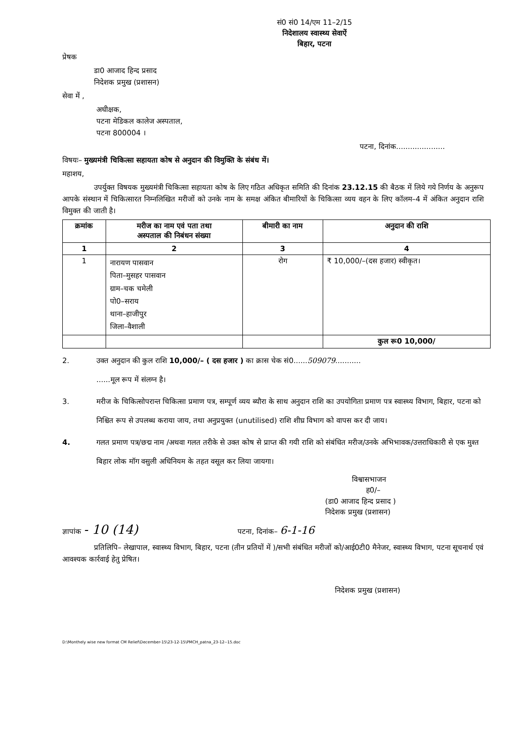सं0 सं0 14/एम 11–2/15
निदेशालय स्वास्थ्य सेवाऐं
बिहार, पटना
प्रेषक
डा0 आजाद हिन्द प्रसाद
निदेशक प्रमुख (प्रशासन)
सेवा में ,
अधीक्षक,
पटना मेडिकल कालेज अस्पताल,
पटना 800004 ।
पटना, दिनांक.....................
विषयः– मुख्यमंत्री चिकित्सा सहायता कोष से अनुदान की विमुक्ति के संबंध में।
महाशय,
उपर्युक्त विषयक मुख्यमंत्री चिकित्सा सहायता कोष के लिए गठित अधिकृत समिति की दिनांक 23.12.15 की बैठक में लिये गये निर्णय के अनुरूप आपके संस्थान में चिकित्सारत निम्नलिखित मरीजों को उनके नाम के समक्ष अंकित बीमारियों के चिकित्सा व्यय वहन के लिए कॉलम–4 में अंकित अनुदान राशि विमुक्त की जाती है।
| क्रमांक | मरीज का नाम एवं पता तथा अस्पताल की निबंधन संख्या | बीमारी का नाम | अनुदान की राशि |
| --- | --- | --- | --- |
| 1 | 2 | 3 | 4 |
| 1 | नारायण पासवान पिता–मुसहर पासवान ग्राम–चक चमेली पो0–सराय थाना–हाजीपुर जिला–वैशाली | रोग | ₹ 10,000/–(दस हजार) स्वीकृत। |
| | | | कुल रू0 10,000/ |
2. उक्त अनुदान की कुल राशि 10,000/– ( दस हजार ) का क्रास चेक सं0......509079...........
......मूल रूप में संलग्न है।
3. मरीज के चिकित्सोपरान्त चिकित्सा प्रमाण पत्र, सम्पूर्ण व्यय ब्यौरा के साथ अनुदान राशि का उपयोगिता प्रमाण पत्र स्वास्थ्य विभाग, बिहार, पटना को निश्चित रूप से उपलब्ध कराया जाय, तथा अनुप्रयुक्त (unutilised) राशि शीघ्र विभाग को वापस कर दी जाय।
4. गलत प्रमाण पत्र/छद्म नाम /अथवा गलत तरीके से उक्त कोष से प्राप्त की गयी राशि को संबंधित मरीज/उनके अभिभावक/उत्तराधिकारी से एक मुश्त बिहार लोक मॉग वसुली अधिनियम के तहत वसूल कर लिया जायगा।
विश्वासभाजन
ह0/–
(डा0 आजाद हिन्द प्रसाद )
निदेशक प्रमुख (प्रशासन)
ज्ञापांक - 10 (14) पटना, दिनांक– 6-1-16
प्रतिलिपि– लेखापाल, स्वास्थ्य विभाग, बिहार, पटना (तीन प्रतियों में )/सभी संबंधित मरीजों को/आई0टी0 मैनेजर, स्वास्थ्य विभाग, पटना सूचनार्थ एवं आवश्यक कार्रवाई हेतु प्रेषित।
निदेशक प्रमुख (प्रशासन)
D:\Monthely wise new format CM Relief\December-15\23-12-15\PMCH_patna_23-12--15.doc